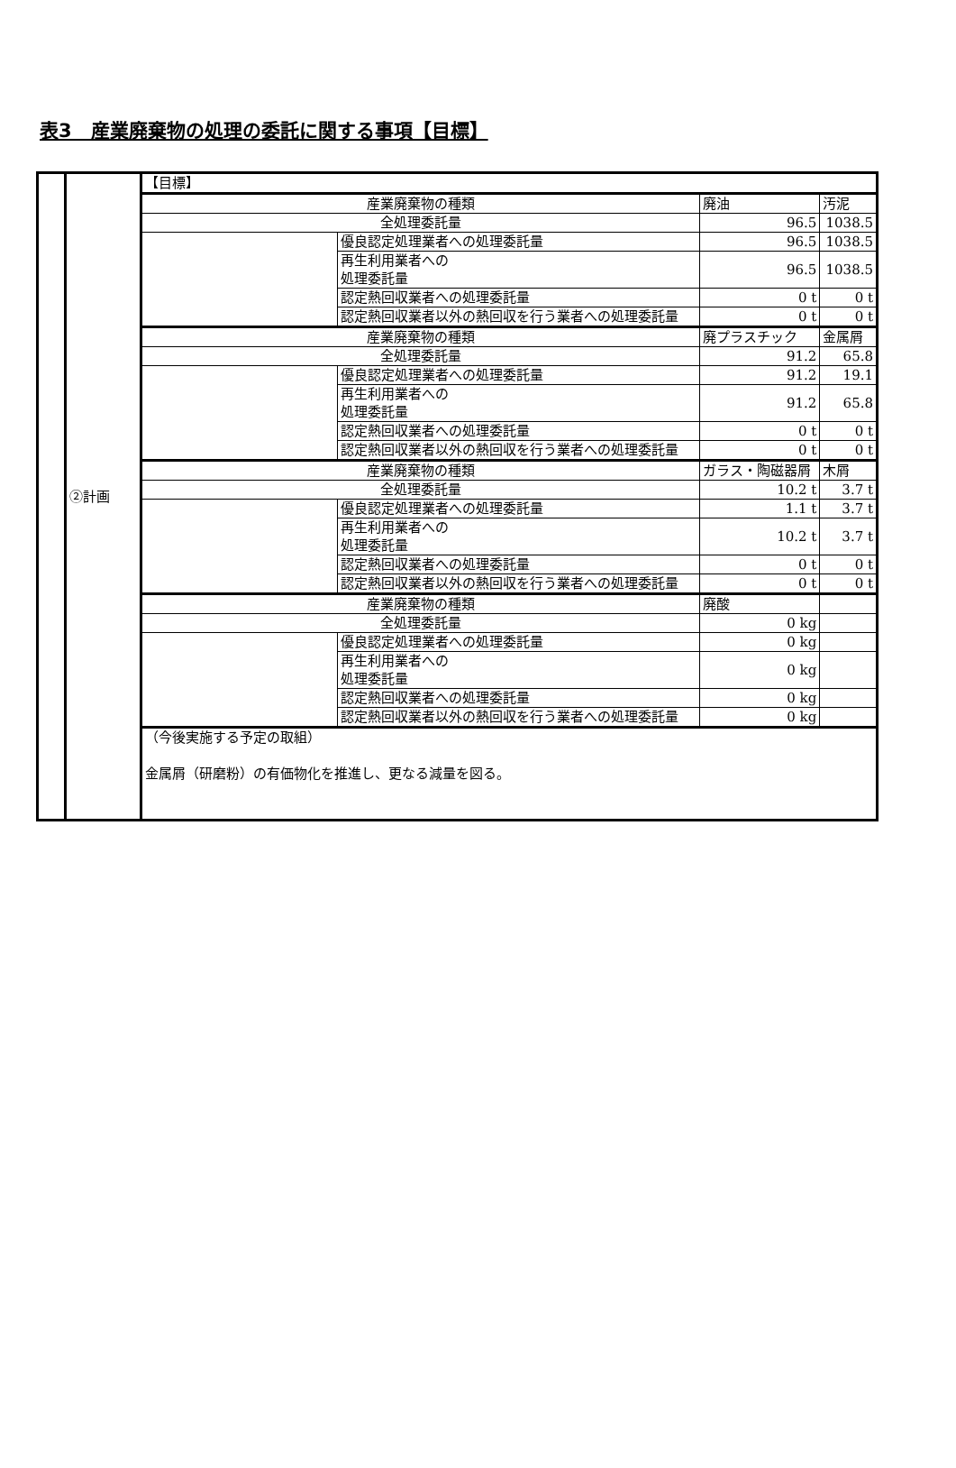表3　産業廃棄物の処理の委託に関する事項【目標】
| | ②計画 | 【目標】 | | | |
| | | 産業廃棄物の種類 | | 廃油 | 汚泥 |
| | | 全処理委託量 | | 96.5 | 1038.5 |
| | | | 優良認定処理業者への処理委託量 | 96.5 | 1038.5 |
| | | | 再生利用業者への 処理委託量 | 96.5 | 1038.5 |
| | | | 認定熱回収業者への処理委託量 | 0 t | 0 t |
| | | | 認定熱回収業者以外の熱回収を行う業者への処理委託量 | 0 t | 0 t |
| | | 産業廃棄物の種類 | | 廃プラスチック | 金属屑 |
| | | 全処理委託量 | | 91.2 | 65.8 |
| | | | 優良認定処理業者への処理委託量 | 91.2 | 19.1 |
| | | | 再生利用業者への 処理委託量 | 91.2 | 65.8 |
| | | | 認定熱回収業者への処理委託量 | 0 t | 0 t |
| | | | 認定熱回収業者以外の熱回収を行う業者への処理委託量 | 0 t | 0 t |
| | | 産業廃棄物の種類 | | ガラス・陶磁器屑 | 木屑 |
| | | 全処理委託量 | | 10.2 t | 3.7 t |
| | | | 優良認定処理業者への処理委託量 | 1.1 t | 3.7 t |
| | | | 再生利用業者への 処理委託量 | 10.2 t | 3.7 t |
| | | | 認定熱回収業者への処理委託量 | 0 t | 0 t |
| | | | 認定熱回収業者以外の熱回収を行う業者への処理委託量 | 0 t | 0 t |
| | | 産業廃棄物の種類 | | 廃酸 | |
| | | 全処理委託量 | | 0 kg | |
| | | | 優良認定処理業者への処理委託量 | 0 kg | |
| | | | 再生利用業者への 処理委託量 | 0 kg | |
| | | | 認定熱回収業者への処理委託量 | 0 kg | |
| | | | 認定熱回収業者以外の熱回収を行う業者への処理委託量 | 0 kg | |
| | | （今後実施する予定の取組） 金属屑（研磨粉）の有価物化を推進し、更なる減量を図る。 | | | |